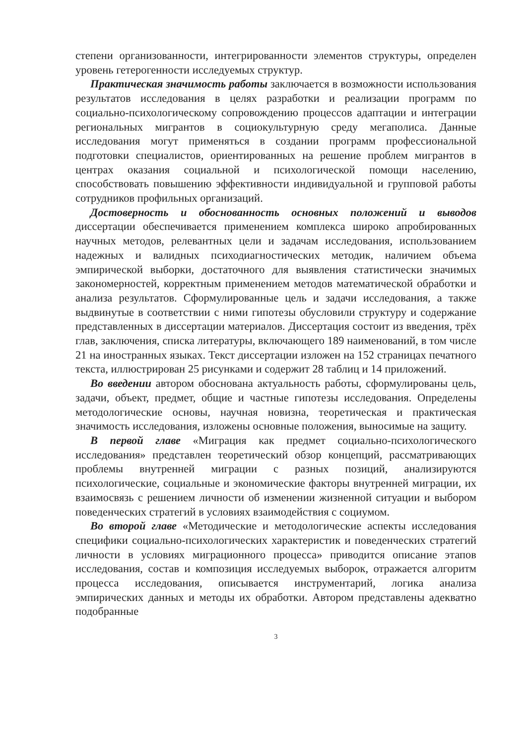степени организованности, интегрированности элементов структуры, определен уровень гетерогенности исследуемых структур.
Практическая значимость работы заключается в возможности использования результатов исследования в целях разработки и реализации программ по социально-психологическому сопровождению процессов адаптации и интеграции региональных мигрантов в социокультурную среду мегаполиса. Данные исследования могут применяться в создании программ профессиональной подготовки специалистов, ориентированных на решение проблем мигрантов в центрах оказания социальной и психологической помощи населению, способствовать повышению эффективности индивидуальной и групповой работы сотрудников профильных организаций.
Достоверность и обоснованность основных положений и выводов диссертации обеспечивается применением комплекса широко апробированных научных методов, релевантных цели и задачам исследования, использованием надежных и валидных психодиагностических методик, наличием объема эмпирической выборки, достаточного для выявления статистически значимых закономерностей, корректным применением методов математической обработки и анализа результатов. Сформулированные цель и задачи исследования, а также выдвинутые в соответствии с ними гипотезы обусловили структуру и содержание представленных в диссертации материалов. Диссертация состоит из введения, трёх глав, заключения, списка литературы, включающего 189 наименований, в том числе 21 на иностранных языках. Текст диссертации изложен на 152 страницах печатного текста, иллюстрирован 25 рисунками и содержит 28 таблиц и 14 приложений.
Во введении автором обоснована актуальность работы, сформулированы цель, задачи, объект, предмет, общие и частные гипотезы исследования. Определены методологические основы, научная новизна, теоретическая и практическая значимость исследования, изложены основные положения, выносимые на защиту.
В первой главе «Миграция как предмет социально-психологического исследования» представлен теоретический обзор концепций, рассматривающих проблемы внутренней миграции с разных позиций, анализируются психологические, социальные и экономические факторы внутренней миграции, их взаимосвязь с решением личности об изменении жизненной ситуации и выбором поведенческих стратегий в условиях взаимодействия с социумом.
Во второй главе «Методические и методологические аспекты исследования специфики социально-психологических характеристик и поведенческих стратегий личности в условиях миграционного процесса» приводится описание этапов исследования, состав и композиция исследуемых выборок, отражается алгоритм процесса исследования, описывается инструментарий, логика анализа эмпирических данных и методы их обработки. Автором представлены адекватно подобранные
3